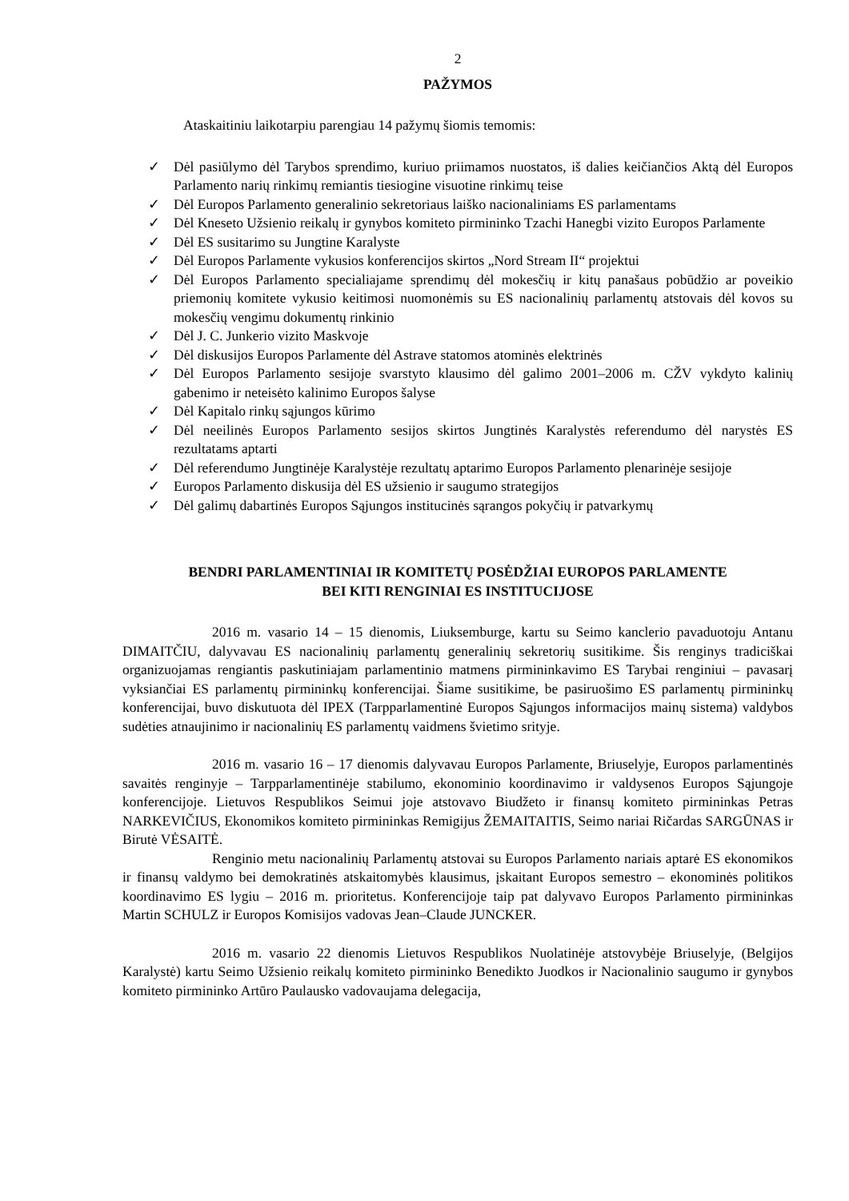2
PAŽYMOS
Ataskaitiniu laikotarpiu parengiau 14 pažymų šiomis temomis:
✓ Dėl pasiūlymo dėl Tarybos sprendimo, kuriuo priimamos nuostatos, iš dalies keičiančios Aktą dėl Europos Parlamento narių rinkimų remiantis tiesiogine visuotine rinkimų teise
✓ Dėl Europos Parlamento generalinio sekretoriaus laiško nacionaliniams ES parlamentams
✓ Dėl Kneseto Užsienio reikalų ir gynybos komiteto pirmininko Tzachi Hanegbi vizito Europos Parlamente
✓ Dėl ES susitarimo su Jungtine Karalyste
✓ Dėl Europos Parlamente vykusios konferencijos skirtos „Nord Stream II“ projektui
✓ Dėl Europos Parlamento specialiajame sprendimų dėl mokesčių ir kitų panašaus pobūdžio ar poveikio priemonių komitete vykusio keitimosi nuomonėmis su ES nacionalinių parlamentų atstovais dėl kovos su mokesčių vengimu dokumentų rinkinio
✓ Dėl J. C. Junkerio vizito Maskvoje
✓ Dėl diskusijos Europos Parlamente dėl Astrave statomos atominės elektrinės
✓ Dėl Europos Parlamento sesijoje svarstyto klausimo dėl galimo 2001–2006 m. CŽV vykdyto kalinių gabenimo ir neteisėto kalinimo Europos šalyse
✓ Dėl Kapitalo rinkų sąjungos kūrimo
✓ Dėl neeilinės Europos Parlamento sesijos skirtos Jungtinės Karalystės referendumo dėl narystės ES rezultatams aptarti
✓ Dėl referendumo Jungtinėje Karalystėje rezultatų aptarimo Europos Parlamento plenarinėje sesijoje
✓ Europos Parlamento diskusija dėl ES užsienio ir saugumo strategijos
✓ Dėl galimų dabartinės Europos Sąjungos institucinės sąrangos pokyčių ir patvarkymų
BENDRI PARLAMENTINIAI IR KOMITETŲ POSĖDŽIAI EUROPOS PARLAMENTE
BEI KITI RENGINIAI ES INSTITUCIJOSE
2016 m. vasario 14 – 15 dienomis, Liuksemburge, kartu su Seimo kanclerio pavaduotoju Antanu DIMAITČIU, dalyvavau ES nacionalinių parlamentų generalinių sekretorių susitikime. Šis renginys tradiciškai organizuojamas rengiantis paskutiniajam parlamentinio matmens pirmininkavimo ES Tarybai renginiui – pavasarį vyksiančiai ES parlamentų pirmininkų konferencijai. Šiame susitikime, be pasiruošimo ES parlamentų pirmininkų konferencijai, buvo diskutuota dėl IPEX (Tarpparlamentinė Europos Sąjungos informacijos mainų sistema) valdybos sudėties atnaujinimo ir nacionalinių ES parlamentų vaidmens švietimo srityje.
2016 m. vasario 16 – 17 dienomis dalyvavau Europos Parlamente, Briuselyje, Europos parlamentinės savaitės renginyje – Tarpparlamentinėje stabilumo, ekonominio koordinavimo ir valdysenos Europos Sąjungoje konferencijoje. Lietuvos Respublikos Seimui joje atstovavo Biudžeto ir finansų komiteto pirmininkas Petras NARKEVIČIUS, Ekonomikos komiteto pirmininkas Remigijus ŽEMAITAITIS, Seimo nariai Ričardas SARGŪNAS ir Birutė VĖSAITĖ.
Renginio metu nacionalinių Parlamentų atstovai su Europos Parlamento nariais aptarė ES ekonomikos ir finansų valdymo bei demokratinės atskaitomybės klausimus, įskaitant Europos semestro – ekonominės politikos koordinavimo ES lygiu – 2016 m. prioritetus. Konferencijoje taip pat dalyvavo Europos Parlamento pirmininkas Martin SCHULZ ir Europos Komisijos vadovas Jean–Claude JUNCKER.
2016 m. vasario 22 dienomis Lietuvos Respublikos Nuolatinėje atstovybėje Briuselyje, (Belgijos Karalystė) kartu Seimo Užsienio reikalų komiteto pirmininko Benedikto Juodkos ir Nacionalinio saugumo ir gynybos komiteto pirmininko Artūro Paulausko vadovaujama delegacija,